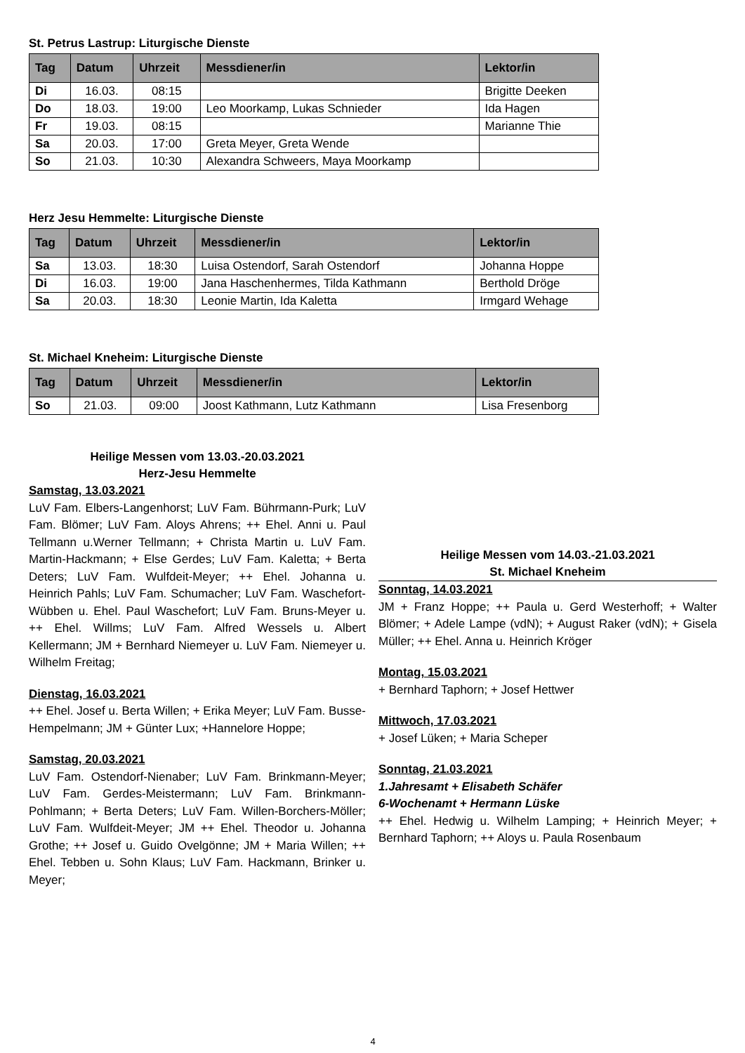St. Petrus Lastrup: Liturgische Dienste
| Tag | Datum | Uhrzeit | Messdiener/in | Lektor/in |
| --- | --- | --- | --- | --- |
| Di | 16.03. | 08:15 | | Brigitte Deeken |
| Do | 18.03. | 19:00 | Leo Moorkamp, Lukas Schnieder | Ida Hagen |
| Fr | 19.03. | 08:15 | | Marianne Thie |
| Sa | 20.03. | 17:00 | Greta Meyer, Greta Wende | |
| So | 21.03. | 10:30 | Alexandra Schweers, Maya Moorkamp | |
Herz Jesu Hemmelte: Liturgische Dienste
| Tag | Datum | Uhrzeit | Messdiener/in | Lektor/in |
| --- | --- | --- | --- | --- |
| Sa | 13.03. | 18:30 | Luisa Ostendorf, Sarah Ostendorf | Johanna Hoppe |
| Di | 16.03. | 19:00 | Jana Haschenhermes, Tilda Kathmann | Berthold Dröge |
| Sa | 20.03. | 18:30 | Leonie Martin, Ida Kaletta | Irmgard Wehage |
St. Michael Kneheim: Liturgische Dienste
| Tag | Datum | Uhrzeit | Messdiener/in | Lektor/in |
| --- | --- | --- | --- | --- |
| So | 21.03. | 09:00 | Joost Kathmann, Lutz Kathmann | Lisa Fresenborg |
Heilige Messen vom 13.03.-20.03.2021
Herz-Jesu Hemmelte
Samstag, 13.03.2021
LuV Fam. Elbers-Langenhorst; LuV Fam. Bührmann-Purk; LuV Fam. Blömer; LuV Fam. Aloys Ahrens; ++ Ehel. Anni u. Paul Tellmann u.Werner Tellmann; + Christa Martin u. LuV Fam. Martin-Hackmann; + Else Gerdes; LuV Fam. Kaletta; + Berta Deters; LuV Fam. Wulfdeit-Meyer; ++ Ehel. Johanna u. Heinrich Pahls; LuV Fam. Schumacher; LuV Fam. Waschefort-Wübben u. Ehel. Paul Waschefort; LuV Fam. Bruns-Meyer u. ++ Ehel. Willms; LuV Fam. Alfred Wessels u. Albert Kellermann; JM + Bernhard Niemeyer u. LuV Fam. Niemeyer u. Wilhelm Freitag;
Dienstag, 16.03.2021
++ Ehel. Josef u. Berta Willen; + Erika Meyer; LuV Fam. Busse-Hempelmann; JM + Günter Lux; +Hannelore Hoppe;
Samstag, 20.03.2021
LuV Fam. Ostendorf-Nienaber; LuV Fam. Brinkmann-Meyer; LuV Fam. Gerdes-Meistermann; LuV Fam. Brinkmann-Pohlmann; + Berta Deters; LuV Fam. Willen-Borchers-Möller; LuV Fam. Wulfdeit-Meyer; JM ++ Ehel. Theodor u. Johanna Grothe; ++ Josef u. Guido Ovelgönne; JM + Maria Willen; ++ Ehel. Tebben u. Sohn Klaus; LuV Fam. Hackmann, Brinker u. Meyer;
Heilige Messen vom 14.03.-21.03.2021
St. Michael Kneheim
Sonntag, 14.03.2021
JM + Franz Hoppe; ++ Paula u. Gerd Westerhoff; + Walter Blömer; + Adele Lampe (vdN); + August Raker (vdN); + Gisela Müller; ++ Ehel. Anna u. Heinrich Kröger
Montag, 15.03.2021
+ Bernhard Taphorn; + Josef Hettwer
Mittwoch, 17.03.2021
+ Josef Lüken; + Maria Scheper
Sonntag, 21.03.2021
1.Jahresamt + Elisabeth Schäfer
6-Wochenamt + Hermann Lüske
++ Ehel. Hedwig u. Wilhelm Lamping; + Heinrich Meyer; + Bernhard Taphorn; ++ Aloys u. Paula Rosenbaum
4